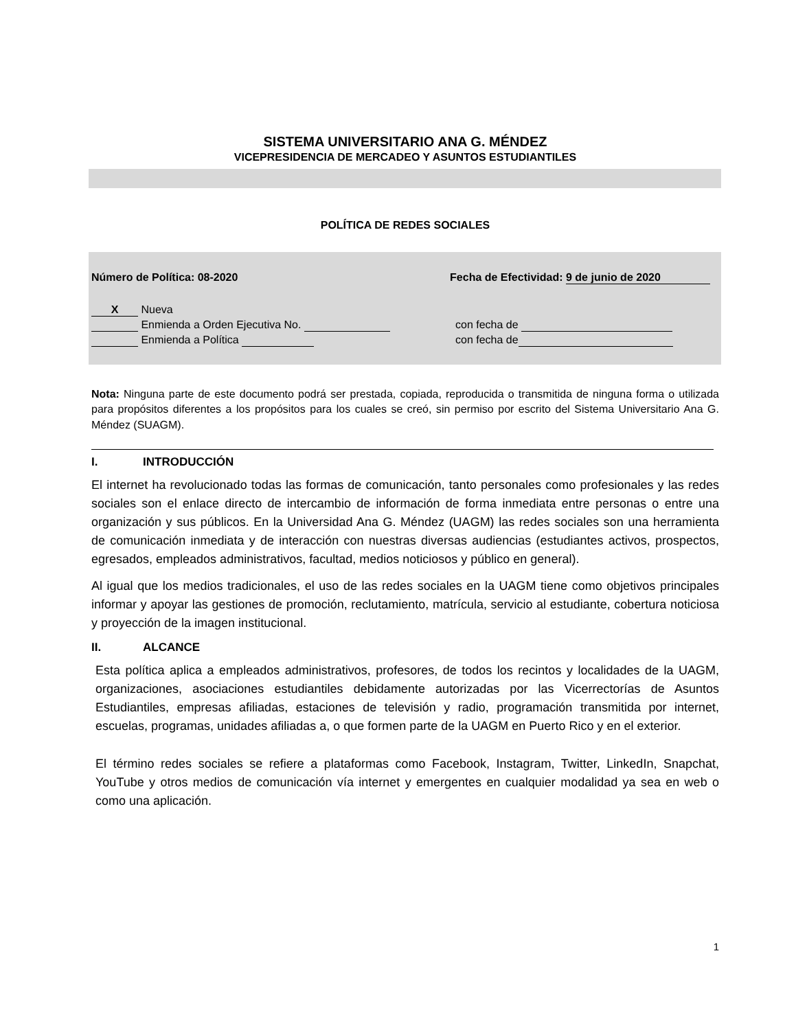SISTEMA UNIVERSITARIO ANA G. MÉNDEZ
VICEPRESIDENCIA DE MERCADEO Y ASUNTOS ESTUDIANTILES
POLÍTICA DE REDES SOCIALES
Número de Política: 08-2020 Fecha de Efectividad: 9 de junio de 2020
X Nueva
Enmienda a Orden Ejecutiva No. con fecha de
Enmienda a Política con fecha de
Nota: Ninguna parte de este documento podrá ser prestada, copiada, reproducida o transmitida de ninguna forma o utilizada para propósitos diferentes a los propósitos para los cuales se creó, sin permiso por escrito del Sistema Universitario Ana G. Méndez (SUAGM).
I. INTRODUCCIÓN
El internet ha revolucionado todas las formas de comunicación, tanto personales como profesionales y las redes sociales son el enlace directo de intercambio de información de forma inmediata entre personas o entre una organización y sus públicos. En la Universidad Ana G. Méndez (UAGM) las redes sociales son una herramienta de comunicación inmediata y de interacción con nuestras diversas audiencias (estudiantes activos, prospectos, egresados, empleados administrativos, facultad, medios noticiosos y público en general).
Al igual que los medios tradicionales, el uso de las redes sociales en la UAGM tiene como objetivos principales informar y apoyar las gestiones de promoción, reclutamiento, matrícula, servicio al estudiante, cobertura noticiosa y proyección de la imagen institucional.
II. ALCANCE
Esta política aplica a empleados administrativos, profesores, de todos los recintos y localidades de la UAGM, organizaciones, asociaciones estudiantiles debidamente autorizadas por las Vicerrectorías de Asuntos Estudiantiles, empresas afiliadas, estaciones de televisión y radio, programación transmitida por internet, escuelas, programas, unidades afiliadas a, o que formen parte de la UAGM en Puerto Rico y en el exterior.
El término redes sociales se refiere a plataformas como Facebook, Instagram, Twitter, LinkedIn, Snapchat, YouTube y otros medios de comunicación vía internet y emergentes en cualquier modalidad ya sea en web o como una aplicación.
1